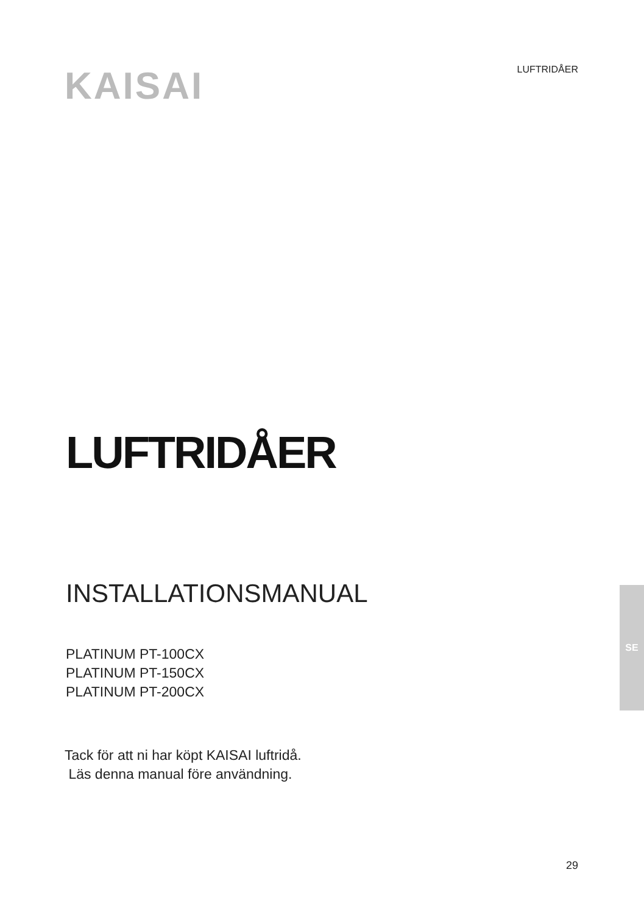KAISAI LUFTRIDÅER
LUFTRIDÅER
INSTALLATIONSMANUAL
PLATINUM PT-100CX
PLATINUM PT-150CX
PLATINUM PT-200CX
Tack för att ni har köpt KAISAI luftridå.
Läs denna manual före användning.
SE
29